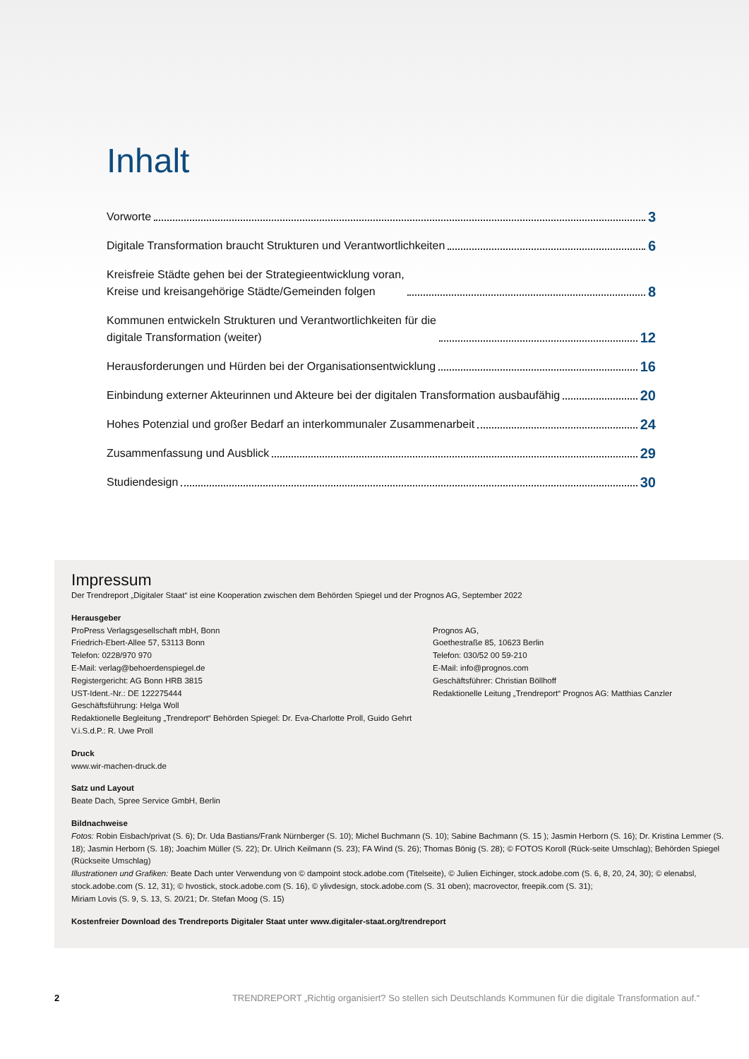Inhalt
Vorworte 3
Digitale Transformation braucht Strukturen und Verantwortlichkeiten 6
Kreisfreie Städte gehen bei der Strategieentwicklung voran,
Kreise und kreisangehörige Städte/Gemeinden folgen 8
Kommunen entwickeln Strukturen und Verantwortlichkeiten für die
digitale Transformation (weiter) 12
Herausforderungen und Hürden bei der Organisationsentwicklung 16
Einbindung externer Akteurinnen und Akteure bei der digitalen Transformation ausbaufähig 20
Hohes Potenzial und großer Bedarf an interkommunaler Zusammenarbeit 24
Zusammenfassung und Ausblick 29
Studiendesign 30
Impressum
Der Trendreport „Digitaler Staat“ ist eine Kooperation zwischen dem Behörden Spiegel und der Prognos AG, September 2022
Herausgeber
ProPress Verlagsgesellschaft mbH, Bonn
Friedrich-Ebert-Allee 57, 53113 Bonn
Telefon: 0228/970 970
E-Mail: verlag@behoerdenspiegel.de
Registergericht: AG Bonn HRB 3815
UST-Ident.-Nr.: DE 122275444
Geschäftsführung: Helga Woll
Redaktionelle Begleitung „Trendreport“ Behörden Spiegel: Dr. Eva-Charlotte Proll, Guido Gehrt
V.i.S.d.P.: R. Uwe Proll
Prognos AG,
Goethestraße 85, 10623 Berlin
Telefon: 030/52 00 59-210
E-Mail: info@prognos.com
Geschäftsführer: Christian Böllhoff
Redaktionelle Leitung „Trendreport“ Prognos AG: Matthias Canzler
Druck
www.wir-machen-druck.de
Satz und Layout
Beate Dach, Spree Service GmbH, Berlin
Bildnachweise
Fotos: Robin Eisbach/privat (S. 6); Dr. Uda Bastians/Frank Nürnberger (S. 10); Michel Buchmann (S. 10); Sabine Bachmann (S. 15 ); Jasmin Herborn (S. 16); Dr. Kristina Lemmer (S. 18); Jasmin Herborn (S. 18); Joachim Müller (S. 22); Dr. Ulrich Keilmann (S. 23); FA Wind (S. 26); Thomas Bönig (S. 28); © FOTOS Koroll (Rück-seite Umschlag); Behörden Spiegel (Rückseite Umschlag)
Illustrationen und Grafiken: Beate Dach unter Verwendung von © dampoint stock.adobe.com (Titelseite), © Julien Eichinger, stock.adobe.com (S. 6, 8, 20, 24, 30); © elenabsl, stock.adobe.com (S. 12, 31); © hvostick, stock.adobe.com (S. 16), © ylivdesign, stock.adobe.com (S. 31 oben); macrovector, freepik.com (S. 31);
Miriam Lovis (S. 9, S. 13, S. 20/21; Dr. Stefan Moog (S. 15)
Kostenfreier Download des Trendreports Digitaler Staat unter www.digitaler-staat.org/trendreport
2 TRENDREPORT „Richtig organisiert? So stellen sich Deutschlands Kommunen für die digitale Transformation auf.“